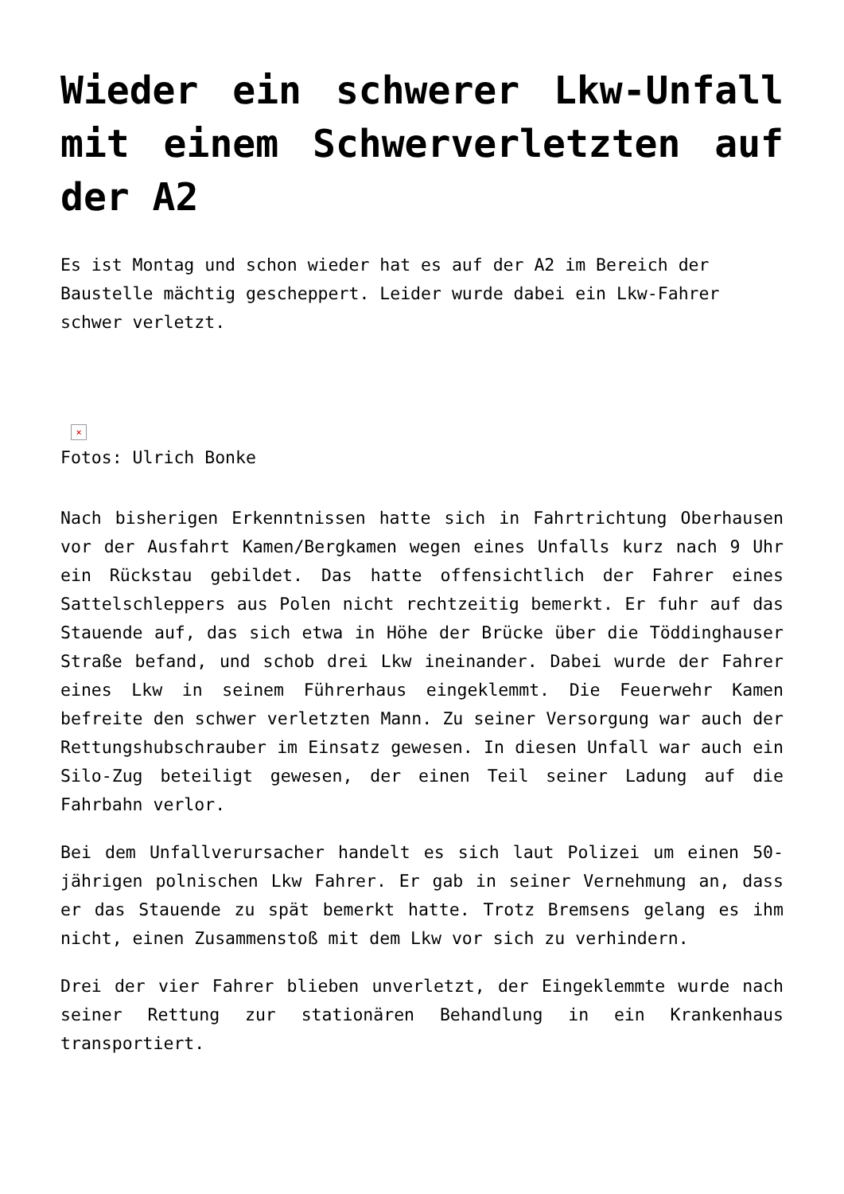Wieder ein schwerer Lkw-Unfall mit einem Schwerverletzten auf der A2
Es ist Montag und schon wieder hat es auf der A2 im Bereich der Baustelle mächtig gescheppert. Leider wurde dabei ein Lkw-Fahrer schwer verletzt.
×
Fotos: Ulrich Bonke
Nach bisherigen Erkenntnissen hatte sich in Fahrtrichtung Oberhausen vor der Ausfahrt Kamen/Bergkamen wegen eines Unfalls kurz nach 9 Uhr ein Rückstau gebildet. Das hatte offensichtlich der Fahrer eines Sattelschleppers aus Polen nicht rechtzeitig bemerkt. Er fuhr auf das Stauende auf, das sich etwa in Höhe der Brücke über die Töddinghauser Straße befand, und schob drei Lkw ineinander. Dabei wurde der Fahrer eines Lkw in seinem Führerhaus eingeklemmt. Die Feuerwehr Kamen befreite den schwer verletzten Mann. Zu seiner Versorgung war auch der Rettungshubschrauber im Einsatz gewesen. In diesen Unfall war auch ein Silo-Zug beteiligt gewesen, der einen Teil seiner Ladung auf die Fahrbahn verlor.
Bei dem Unfallverursacher handelt es sich laut Polizei um einen 50-jährigen polnischen Lkw Fahrer. Er gab in seiner Vernehmung an, dass er das Stauende zu spät bemerkt hatte. Trotz Bremsens gelang es ihm nicht, einen Zusammenstoß mit dem Lkw vor sich zu verhindern.
Drei der vier Fahrer blieben unverletzt, der Eingeklemmte wurde nach seiner Rettung zur stationären Behandlung in ein Krankenhaus transportiert.